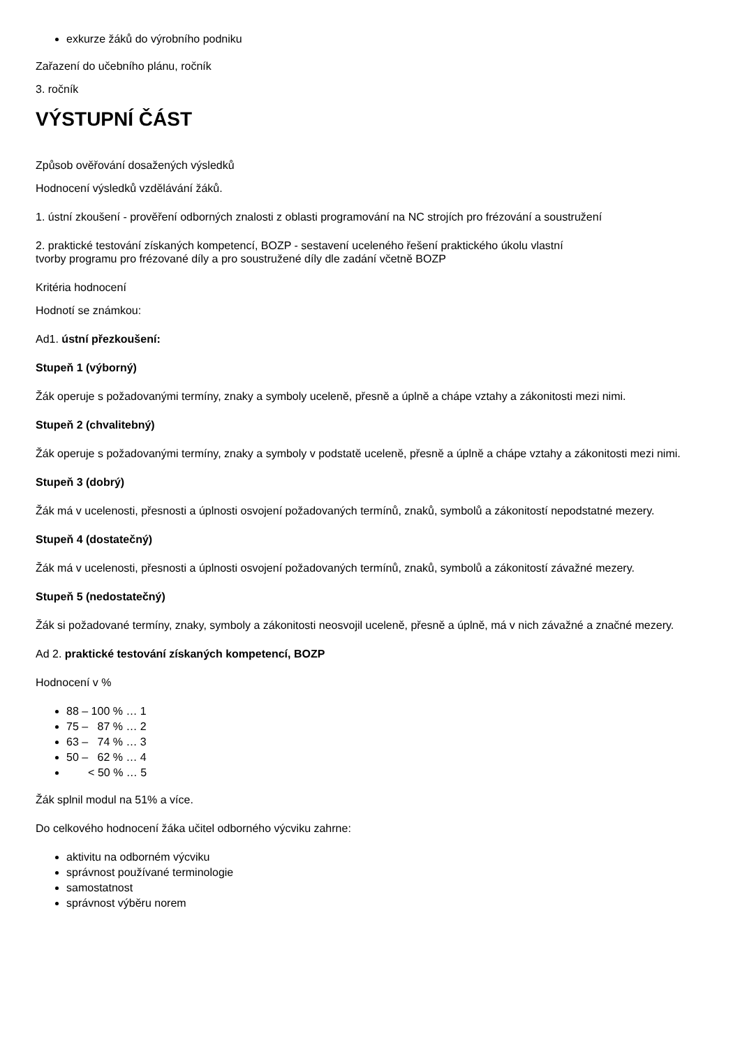exkurze žáků do výrobního podniku
Zařazení do učebního plánu, ročník
3. ročník
VÝSTUPNÍ ČÁST
Způsob ověřování dosažených výsledků
Hodnocení výsledků vzdělávání žáků.
1. ústní zkoušení - prověření odborných znalosti z oblasti programování na NC strojích pro frézování a soustružení
2. praktické testování získaných kompetencí, BOZP - sestavení uceleného řešení praktického úkolu vlastní
tvorby programu pro frézované díly a pro soustružené díly dle zadání včetně BOZP
Kritéria hodnocení
Hodnotí se známkou:
Ad1. ústní přezkoušení:
Stupeň 1 (výborný)
Žák operuje s požadovanými termíny, znaky a symboly uceleně, přesně a úplně a chápe vztahy a zákonitosti mezi nimi.
Stupeň 2 (chvalitebný)
Žák operuje s požadovanými termíny, znaky a symboly v podstatě uceleně, přesně a úplně a chápe vztahy a zákonitosti mezi nimi.
Stupeň 3 (dobrý)
Žák má v ucelenosti, přesnosti a úplnosti osvojení požadovaných termínů, znaků, symbolů a zákonitostí nepodstatné mezery.
Stupeň 4 (dostatečný)
Žák má v ucelenosti, přesnosti a úplnosti osvojení požadovaných termínů, znaků, symbolů a zákonitostí závažné mezery.
Stupeň 5 (nedostatečný)
Žák si požadované termíny, znaky, symboly a zákonitosti neosvojil uceleně, přesně a úplně, má v nich závažné a značné mezery.
Ad 2. praktické testování získaných kompetencí, BOZP
Hodnocení v %
88 – 100 % … 1
75 – 87 % … 2
63 – 74 % … 3
50 – 62 % … 4
< 50 % … 5
Žák splnil modul na 51% a více.
Do celkového hodnocení žáka učitel odborného výcviku zahrne:
aktivitu na odborném výcviku
správnost používané terminologie
samostatnost
správnost výběru norem